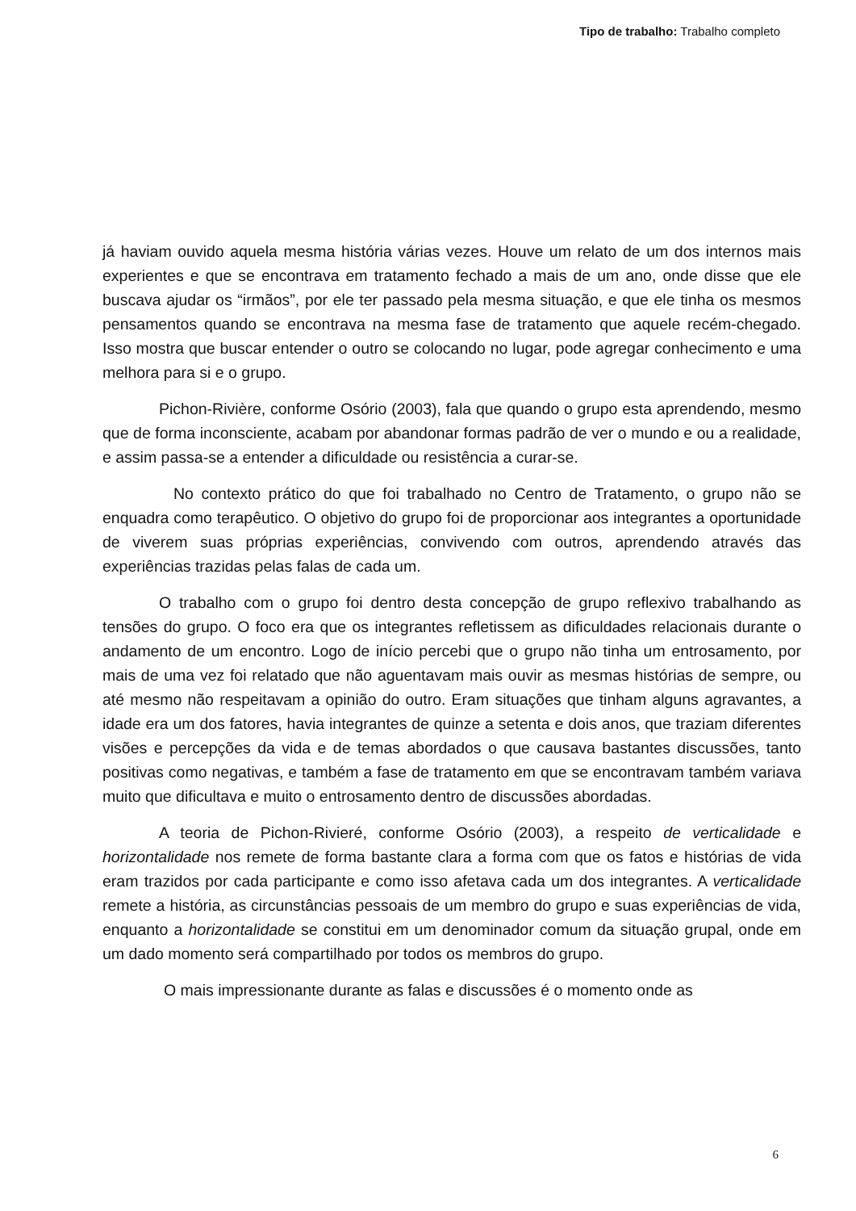Tipo de trabalho: Trabalho completo
já haviam ouvido aquela mesma história várias vezes. Houve um relato de um dos internos mais experientes e que se encontrava em tratamento fechado a mais de um ano, onde disse que ele buscava ajudar os “irmãos”, por ele ter passado pela mesma situação, e que ele tinha os mesmos pensamentos quando se encontrava na mesma fase de tratamento que aquele recém-chegado. Isso mostra que buscar entender o outro se colocando no lugar, pode agregar conhecimento e uma melhora para si e o grupo.
Pichon-Rivière, conforme Osório (2003), fala que quando o grupo esta aprendendo, mesmo que de forma inconsciente, acabam por abandonar formas padrão de ver o mundo e ou a realidade, e assim passa-se a entender a dificuldade ou resistência a curar-se.
No contexto prático do que foi trabalhado no Centro de Tratamento, o grupo não se enquadra como terapêutico. O objetivo do grupo foi de proporcionar aos integrantes a oportunidade de viverem suas próprias experiências, convivendo com outros, aprendendo através das experiências trazidas pelas falas de cada um.
O trabalho com o grupo foi dentro desta concepção de grupo reflexivo trabalhando as tensões do grupo. O foco era que os integrantes refletissem as dificuldades relacionais durante o andamento de um encontro. Logo de início percebi que o grupo não tinha um entrosamento, por mais de uma vez foi relatado que não aguentavam mais ouvir as mesmas histórias de sempre, ou até mesmo não respeitavam a opinião do outro. Eram situações que tinham alguns agravantes, a idade era um dos fatores, havia integrantes de quinze a setenta e dois anos, que traziam diferentes visões e percepções da vida e de temas abordados o que causava bastantes discussões, tanto positivas como negativas, e também a fase de tratamento em que se encontravam também variava muito que dificultava e muito o entrosamento dentro de discussões abordadas.
A teoria de Pichon-Rivieré, conforme Osório (2003), a respeito de verticalidade e horizontalidade nos remete de forma bastante clara a forma com que os fatos e histórias de vida eram trazidos por cada participante e como isso afetava cada um dos integrantes. A verticalidade remete a história, as circunstâncias pessoais de um membro do grupo e suas experiências de vida, enquanto a horizontalidade se constitui em um denominador comum da situação grupal, onde em um dado momento será compartilhado por todos os membros do grupo.
O mais impressionante durante as falas e discussões é o momento onde as
6